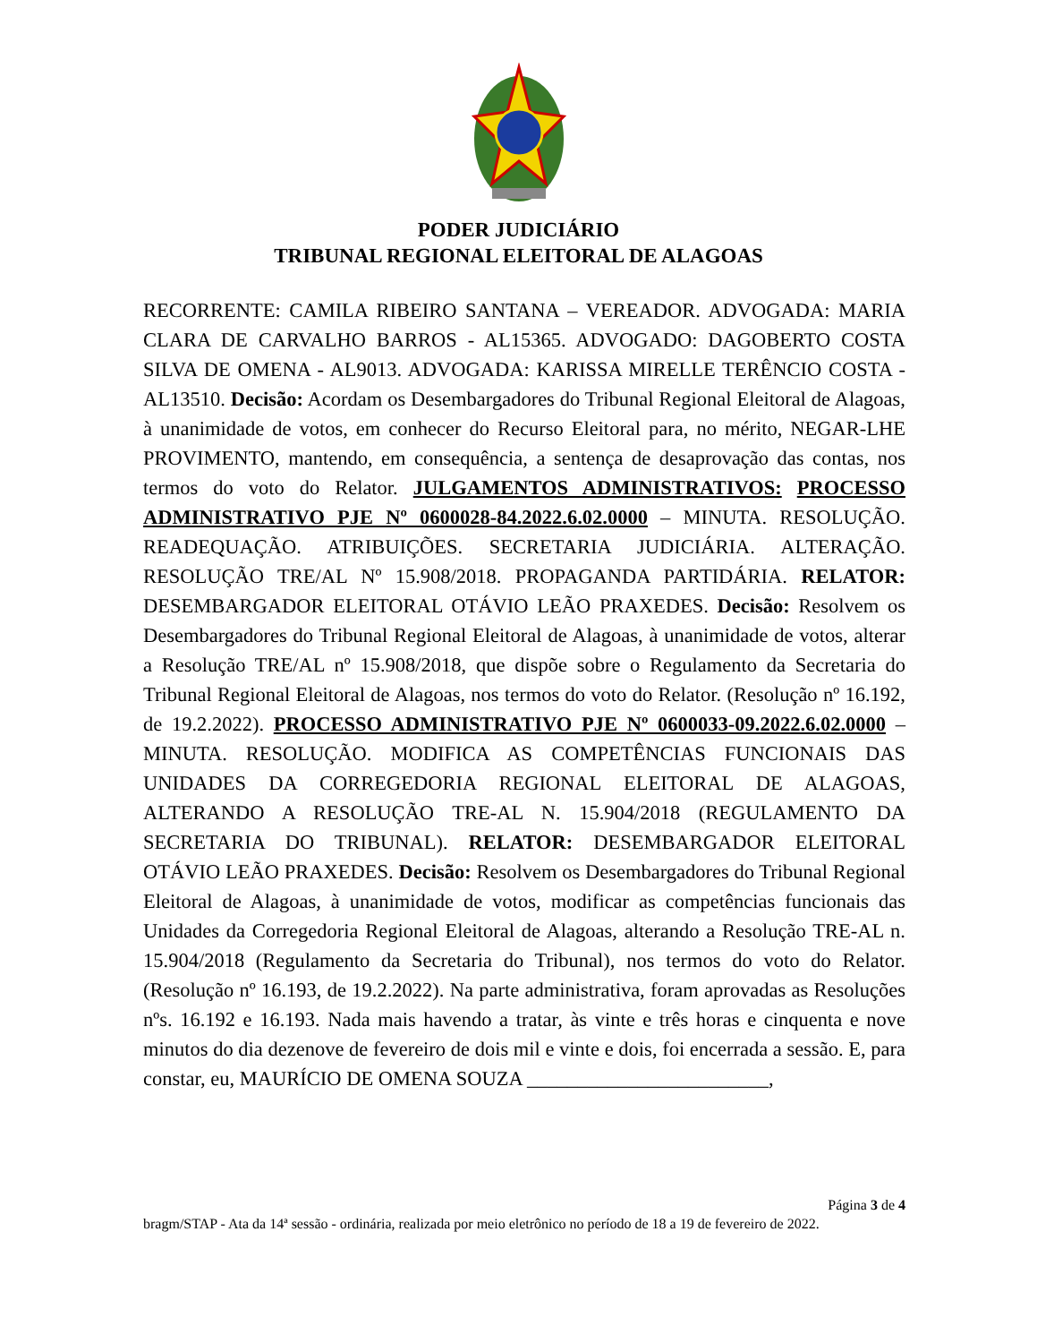PODER JUDICIÁRIO
TRIBUNAL REGIONAL ELEITORAL DE ALAGOAS
RECORRENTE: CAMILA RIBEIRO SANTANA – VEREADOR. ADVOGADA: MARIA CLARA DE CARVALHO BARROS - AL15365. ADVOGADO: DAGOBERTO COSTA SILVA DE OMENA - AL9013. ADVOGADA: KARISSA MIRELLE TERÊNCIO COSTA - AL13510. Decisão: Acordam os Desembargadores do Tribunal Regional Eleitoral de Alagoas, à unanimidade de votos, em conhecer do Recurso Eleitoral para, no mérito, NEGAR-LHE PROVIMENTO, mantendo, em consequência, a sentença de desaprovação das contas, nos termos do voto do Relator. JULGAMENTOS ADMINISTRATIVOS: PROCESSO ADMINISTRATIVO PJE Nº 0600028-84.2022.6.02.0000 – MINUTA. RESOLUÇÃO. READEQUAÇÃO. ATRIBUIÇÕES. SECRETARIA JUDICIÁRIA. ALTERAÇÃO. RESOLUÇÃO TRE/AL Nº 15.908/2018. PROPAGANDA PARTIDÁRIA. RELATOR: DESEMBARGADOR ELEITORAL OTÁVIO LEÃO PRAXEDES. Decisão: Resolvem os Desembargadores do Tribunal Regional Eleitoral de Alagoas, à unanimidade de votos, alterar a Resolução TRE/AL nº 15.908/2018, que dispõe sobre o Regulamento da Secretaria do Tribunal Regional Eleitoral de Alagoas, nos termos do voto do Relator. (Resolução nº 16.192, de 19.2.2022). PROCESSO ADMINISTRATIVO PJE Nº 0600033-09.2022.6.02.0000 – MINUTA. RESOLUÇÃO. MODIFICA AS COMPETÊNCIAS FUNCIONAIS DAS UNIDADES DA CORREGEDORIA REGIONAL ELEITORAL DE ALAGOAS, ALTERANDO A RESOLUÇÃO TRE-AL N. 15.904/2018 (REGULAMENTO DA SECRETARIA DO TRIBUNAL). RELATOR: DESEMBARGADOR ELEITORAL OTÁVIO LEÃO PRAXEDES. Decisão: Resolvem os Desembargadores do Tribunal Regional Eleitoral de Alagoas, à unanimidade de votos, modificar as competências funcionais das Unidades da Corregedoria Regional Eleitoral de Alagoas, alterando a Resolução TRE-AL n. 15.904/2018 (Regulamento da Secretaria do Tribunal), nos termos do voto do Relator. (Resolução nº 16.193, de 19.2.2022). Na parte administrativa, foram aprovadas as Resoluções nºs. 16.192 e 16.193. Nada mais havendo a tratar, às vinte e três horas e cinquenta e nove minutos do dia dezenove de fevereiro de dois mil e vinte e dois, foi encerrada a sessão. E, para constar, eu, MAURÍCIO DE OMENA SOUZA ________________________,
Página 3 de 4
bragm/STAP - Ata da 14ª sessão - ordinária, realizada por meio eletrônico no período de 18 a 19 de fevereiro de 2022.